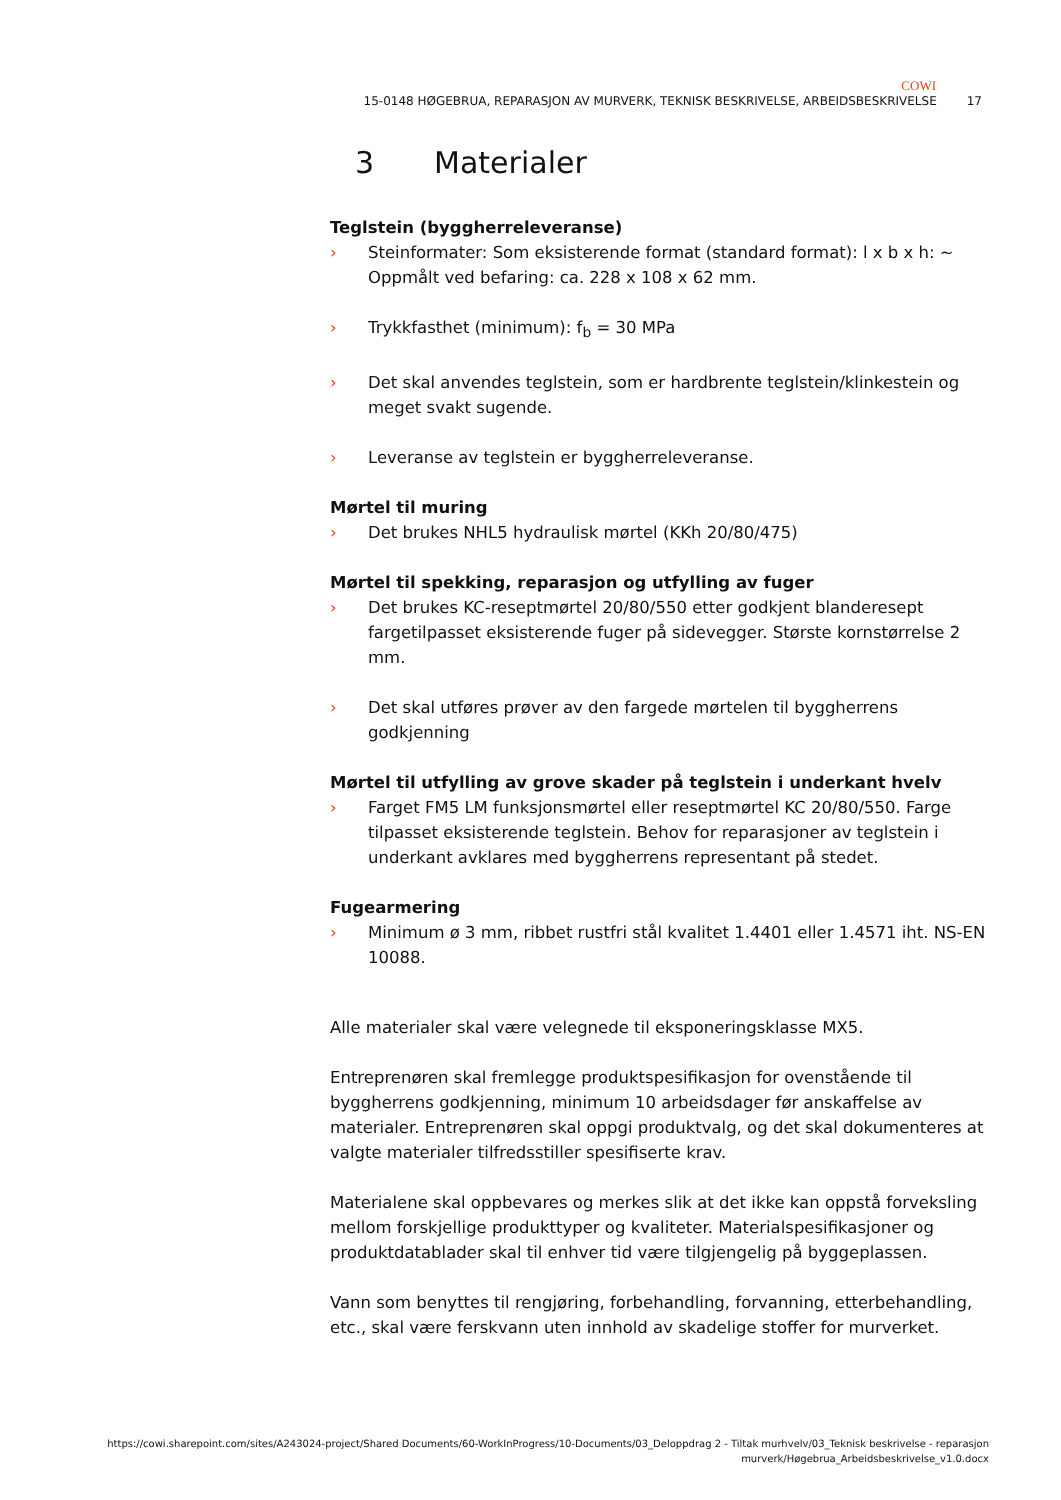COWI
15-0148 HØGEBRUA, REPARASJON AV MURVERK, TEKNISK BESKRIVELSE, ARBEIDSBESKRIVELSE 17
3 Materialer
Teglstein (byggherreleveranse)
› Steinformater: Som eksisterende format (standard format): l x b x h: ~ Oppmålt ved befaring: ca. 228 x 108 x 62 mm.
› Trykkfasthet (minimum): f<sub>b</sub> = 30 MPa
› Det skal anvendes teglstein, som er hardbrente teglstein/klinkestein og meget svakt sugende.
› Leveranse av teglstein er byggherreleveranse.
Mørtel til muring
› Det brukes NHL5 hydraulisk mørtel (KKh 20/80/475)
Mørtel til spekking, reparasjon og utfylling av fuger
› Det brukes KC-reseptmørtel 20/80/550 etter godkjent blanderesept fargetilpasset eksisterende fuger på sidevegger. Største kornstørrelse 2 mm.
› Det skal utføres prøver av den fargede mørtelen til byggherrens godkjenning
Mørtel til utfylling av grove skader på teglstein i underkant hvelv
› Farget FM5 LM funksjonsmørtel eller reseptmørtel KC 20/80/550. Farge tilpasset eksisterende teglstein. Behov for reparasjoner av teglstein i underkant avklares med byggherrens representant på stedet.
Fugearmering
› Minimum ø 3 mm, ribbet rustfri stål kvalitet 1.4401 eller 1.4571 iht. NS-EN 10088.
Alle materialer skal være velegnede til eksponeringsklasse MX5.
Entreprenøren skal fremlegge produktspesifikasjon for ovenstående til byggherrens godkjenning, minimum 10 arbeidsdager før anskaffelse av materialer. Entreprenøren skal oppgi produktvalg, og det skal dokumenteres at valgte materialer tilfredsstiller spesifiserte krav.
Materialene skal oppbevares og merkes slik at det ikke kan oppstå forveksling mellom forskjellige produkttyper og kvaliteter. Materialspesifikasjoner og produktdatablader skal til enhver tid være tilgjengelig på byggeplassen.
Vann som benyttes til rengjøring, forbehandling, forvanning, etterbehandling, etc., skal være ferskvann uten innhold av skadelige stoffer for murverket.
https://cowi.sharepoint.com/sites/A243024-project/Shared Documents/60-WorkInProgress/10-Documents/03_Deloppdrag 2 - Tiltak murhvelv/03_Teknisk beskrivelse - reparasjon murverk/Høgebrua_Arbeidsbeskrivelse_v1.0.docx